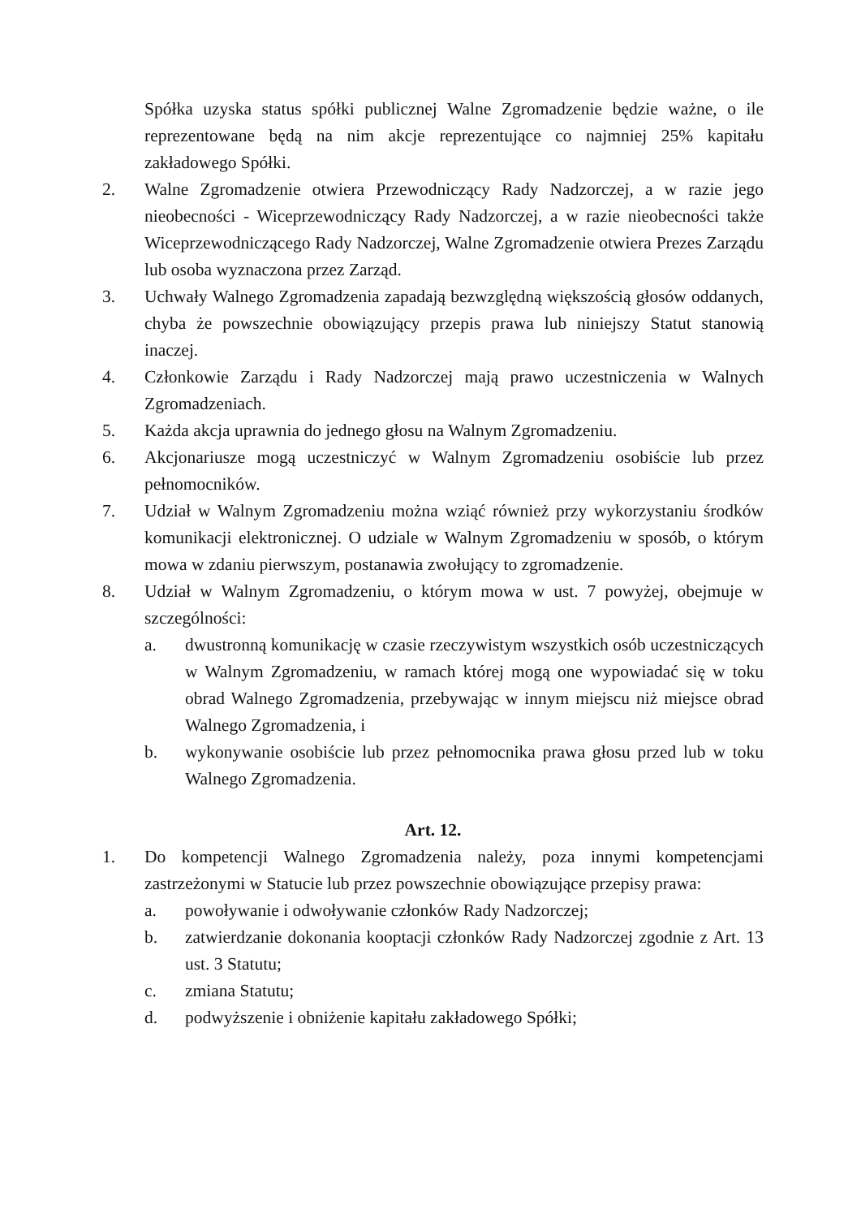Spółka uzyska status spółki publicznej Walne Zgromadzenie będzie ważne, o ile reprezentowane będą na nim akcje reprezentujące co najmniej 25% kapitału zakładowego Spółki.
2. Walne Zgromadzenie otwiera Przewodniczący Rady Nadzorczej, a w razie jego nieobecności - Wiceprzewodniczący Rady Nadzorczej, a w razie nieobecności także Wiceprzewodniczącego Rady Nadzorczej, Walne Zgromadzenie otwiera Prezes Zarządu lub osoba wyznaczona przez Zarząd.
3. Uchwały Walnego Zgromadzenia zapadają bezwzględną większością głosów oddanych, chyba że powszechnie obowiązujący przepis prawa lub niniejszy Statut stanowią inaczej.
4. Członkowie Zarządu i Rady Nadzorczej mają prawo uczestniczenia w Walnych Zgromadzeniach.
5. Każda akcja uprawnia do jednego głosu na Walnym Zgromadzeniu.
6. Akcjonariusze mogą uczestniczyć w Walnym Zgromadzeniu osobiście lub przez pełnomocników.
7. Udział w Walnym Zgromadzeniu można wziąć również przy wykorzystaniu środków komunikacji elektronicznej. O udziale w Walnym Zgromadzeniu w sposób, o którym mowa w zdaniu pierwszym, postanawia zwołujący to zgromadzenie.
8. Udział w Walnym Zgromadzeniu, o którym mowa w ust. 7 powyżej, obejmuje w szczególności:
a. dwustronną komunikację w czasie rzeczywistym wszystkich osób uczestniczących w Walnym Zgromadzeniu, w ramach której mogą one wypowiadać się w toku obrad Walnego Zgromadzenia, przebywając w innym miejscu niż miejsce obrad Walnego Zgromadzenia, i
b. wykonywanie osobiście lub przez pełnomocnika prawa głosu przed lub w toku Walnego Zgromadzenia.
Art. 12.
1. Do kompetencji Walnego Zgromadzenia należy, poza innymi kompetencjami zastrzeżonymi w Statucie lub przez powszechnie obowiązujące przepisy prawa:
a. powoływanie i odwoływanie członków Rady Nadzorczej;
b. zatwierdzanie dokonania kooptacji członków Rady Nadzorczej zgodnie z Art. 13 ust. 3 Statutu;
c. zmiana Statutu;
d. podwyższenie i obniżenie kapitału zakładowego Spółki;